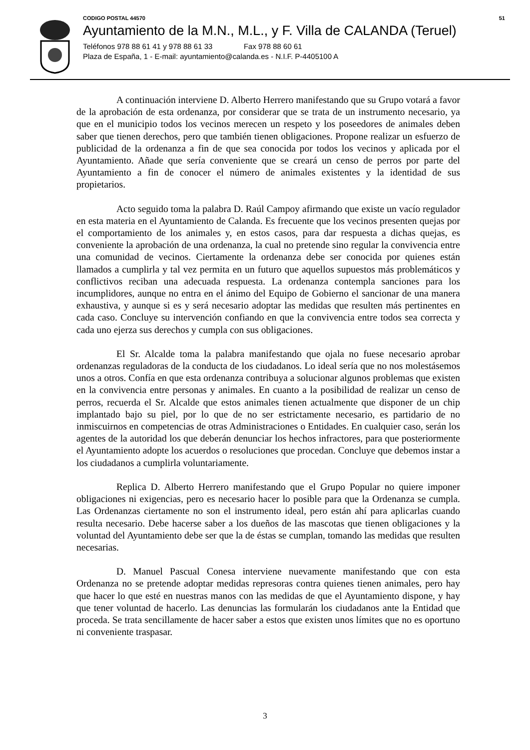CODIGO POSTAL 44570 51
Ayuntamiento de la M.N., M.L., y F. Villa de CALANDA (Teruel)
Teléfonos 978 88 61 41 y 978 88 61 33 Fax 978 88 60 61
Plaza de España, 1 - E-mail: ayuntamiento@calanda.es - N.I.F. P-4405100 A
A continuación interviene D. Alberto Herrero manifestando que su Grupo votará a favor de la aprobación de esta ordenanza, por considerar que se trata de un instrumento necesario, ya que en el municipio todos los vecinos merecen un respeto y los poseedores de animales deben saber que tienen derechos, pero que también tienen obligaciones. Propone realizar un esfuerzo de publicidad de la ordenanza a fin de que sea conocida por todos los vecinos y aplicada por el Ayuntamiento. Añade que sería conveniente que se creará un censo de perros por parte del Ayuntamiento a fin de conocer el número de animales existentes y la identidad de sus propietarios.
Acto seguido toma la palabra D. Raúl Campoy afirmando que existe un vacío regulador en esta materia en el Ayuntamiento de Calanda. Es frecuente que los vecinos presenten quejas por el comportamiento de los animales y, en estos casos, para dar respuesta a dichas quejas, es conveniente la aprobación de una ordenanza, la cual no pretende sino regular la convivencia entre una comunidad de vecinos. Ciertamente la ordenanza debe ser conocida por quienes están llamados a cumplirla y tal vez permita en un futuro que aquellos supuestos más problemáticos y conflictivos reciban una adecuada respuesta. La ordenanza contempla sanciones para los incumplidores, aunque no entra en el ánimo del Equipo de Gobierno el sancionar de una manera exhaustiva, y aunque si es y será necesario adoptar las medidas que resulten más pertinentes en cada caso. Concluye su intervención confiando en que la convivencia entre todos sea correcta y cada uno ejerza sus derechos y cumpla con sus obligaciones.
El Sr. Alcalde toma la palabra manifestando que ojala no fuese necesario aprobar ordenanzas reguladoras de la conducta de los ciudadanos. Lo ideal sería que no nos molestásemos unos a otros. Confía en que esta ordenanza contribuya a solucionar algunos problemas que existen en la convivencia entre personas y animales. En cuanto a la posibilidad de realizar un censo de perros, recuerda el Sr. Alcalde que estos animales tienen actualmente que disponer de un chip implantado bajo su piel, por lo que de no ser estrictamente necesario, es partidario de no inmiscuirnos en competencias de otras Administraciones o Entidades. En cualquier caso, serán los agentes de la autoridad los que deberán denunciar los hechos infractores, para que posteriormente el Ayuntamiento adopte los acuerdos o resoluciones que procedan. Concluye que debemos instar a los ciudadanos a cumplirla voluntariamente.
Replica D. Alberto Herrero manifestando que el Grupo Popular no quiere imponer obligaciones ni exigencias, pero es necesario hacer lo posible para que la Ordenanza se cumpla. Las Ordenanzas ciertamente no son el instrumento ideal, pero están ahí para aplicarlas cuando resulta necesario. Debe hacerse saber a los dueños de las mascotas que tienen obligaciones y la voluntad del Ayuntamiento debe ser que la de éstas se cumplan, tomando las medidas que resulten necesarias.
D. Manuel Pascual Conesa interviene nuevamente manifestando que con esta Ordenanza no se pretende adoptar medidas represoras contra quienes tienen animales, pero hay que hacer lo que esté en nuestras manos con las medidas de que el Ayuntamiento dispone, y hay que tener voluntad de hacerlo. Las denuncias las formularán los ciudadanos ante la Entidad que proceda. Se trata sencillamente de hacer saber a estos que existen unos límites que no es oportuno ni conveniente traspasar.
3